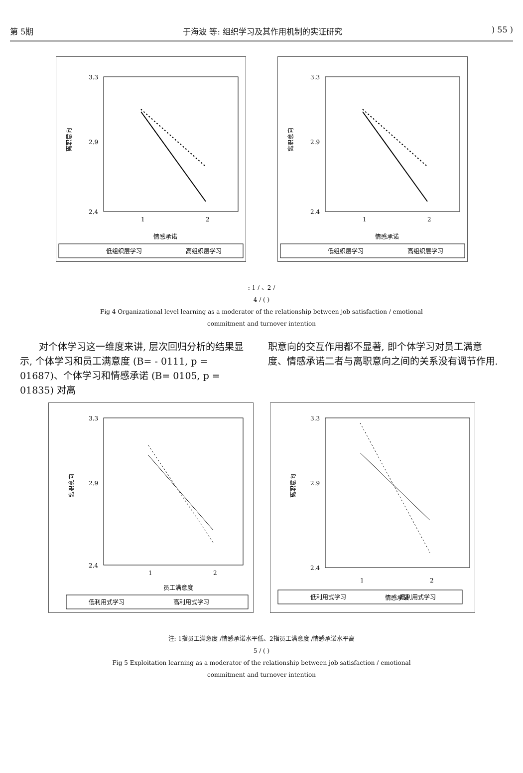第 5期 于海波 等: 组织学习及其作用机制的实证研究) 55 )
3.3
2.9
2.4
离职意向
1
2
情感承诺
低组织层学习
高组织层学习
3.3
2.9
2.4
离职意向
1
2
情感承诺
低组织层学习
高组织层学习
: 1 / 、2 /
4 / ( )
Fig 4 Organizational level learning as a moderator of the relationship between job satisfaction / emotional
commitment and turnover intention
对个体学习这一维度来讲, 层次回归分析的结果显示, 个体学习和员工满意度 (B= - 0111, p = 01687)、个体学习和情感承诺 (B= 0105, p = 01835) 对离
职意向的交互作用都不显著, 即个体学习对员工满意度、情感承诺二者与离职意向之间的关系没有调节作用.
3.3
2.9
2.4
离职意向
1
2
员工满意度
低利用式学习
高利用式学习
3.3
2.9
2.4
离职意向
1
2
情感承诺
低利用式学习
高利用式学习
注: 1指员工满意度 /情感承诺水平低、2指员工满意度 /情感承诺水平高
5 / ( )
Fig 5 Exploitation learning as a moderator of the relationship between job satisfaction / emotional
commitment and turnover intention